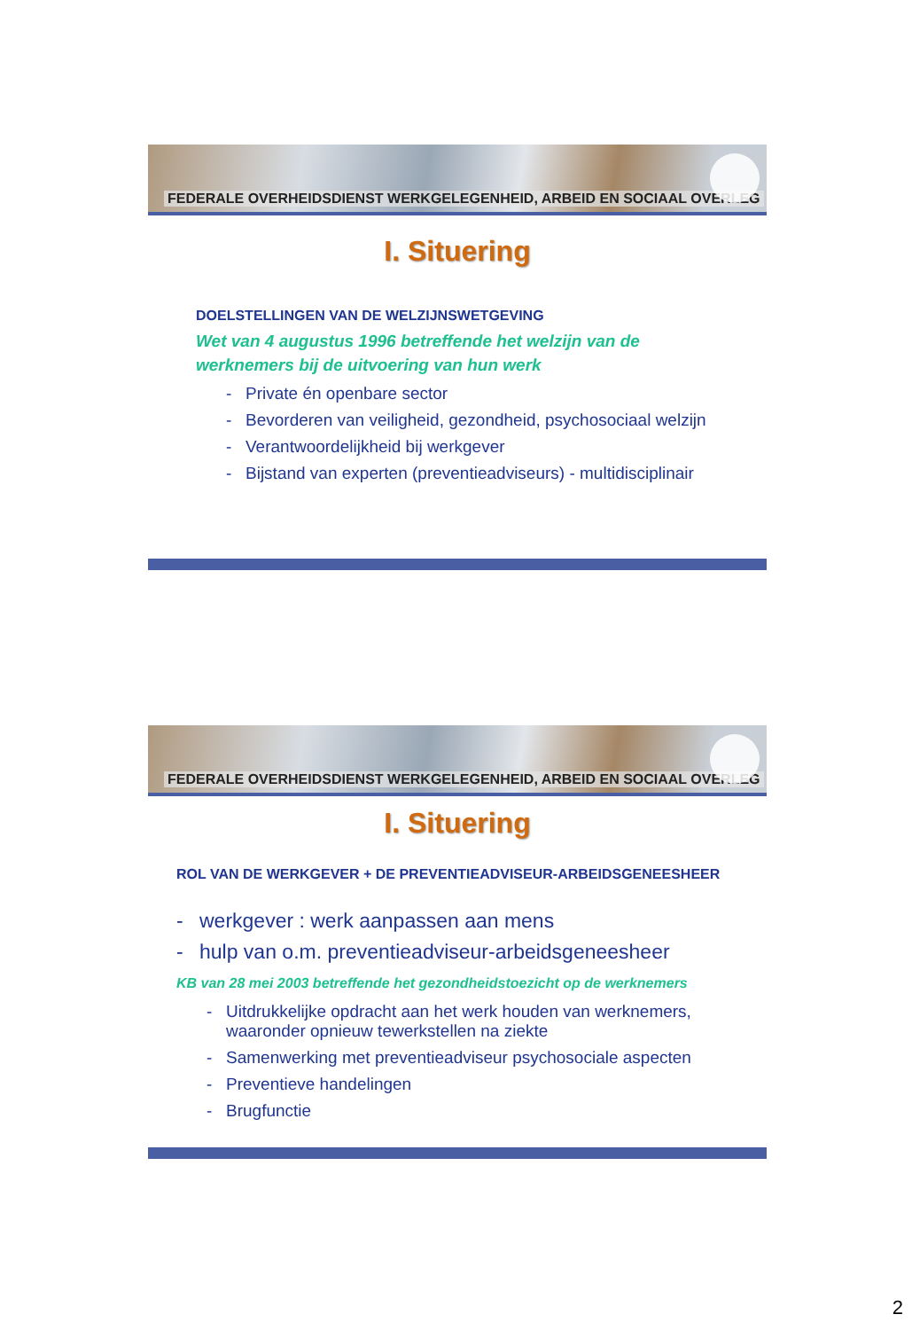FEDERALE OVERHEIDSDIENST WERKGELEGENHEID, ARBEID EN SOCIAAL OVERLEG
I. Situering
DOELSTELLINGEN VAN DE WELZIJNSWETGEVING
Wet van 4 augustus 1996 betreffende het welzijn van de
werknemers bij de uitvoering van hun werk
- Private én openbare sector
- Bevorderen van veiligheid, gezondheid, psychosociaal welzijn
- Verantwoordelijkheid bij werkgever
- Bijstand van experten (preventieadviseurs) - multidisciplinair
FEDERALE OVERHEIDSDIENST WERKGELEGENHEID, ARBEID EN SOCIAAL OVERLEG
I. Situering
ROL VAN DE WERKGEVER + DE PREVENTIEADVISEUR-ARBEIDSGENEESHEER
- werkgever : werk aanpassen aan mens
- hulp van o.m. preventieadviseur-arbeidsgeneesheer
KB van 28 mei 2003 betreffende het gezondheidstoezicht op de werknemers
- Uitdrukkelijke opdracht aan het werk houden van werknemers, waaronder opnieuw tewerkstellen na ziekte
- Samenwerking met preventieadviseur psychosociale aspecten
- Preventieve handelingen
- Brugfunctie
2